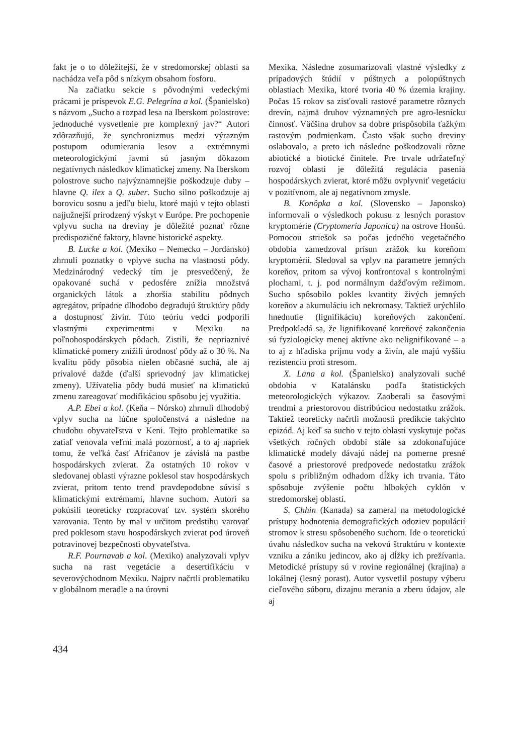fakt je o to dôležitejší, že v stredomorskej oblasti sa nachádza veľa pôd s nízkym obsahom fosforu.
Na začiatku sekcie s pôvodnými vedeckými prácami je príspevok E.G. Pelegrína a kol. (Španielsko) s názvom „Sucho a rozpad lesa na Iberskom polostrove: jednoduché vysvetlenie pre komplexný jav?“ Autori zdôrazňujú, že synchronizmus medzi výrazným postupom odumierania lesov a extrémnymi meteorologickými javmi sú jasným dôkazom negatívnych následkov klimatickej zmeny. Na Iberskom polostrove sucho najvýznamnejšie poškodzuje duby – hlavne Q. ilex a Q. suber. Sucho silno poškodzuje aj borovicu sosnu a jedľu bielu, ktoré majú v tejto oblasti najjužnejší prirodzený výskyt v Európe. Pre pochopenie vplyvu sucha na dreviny je dôležité poznať rôzne predispozičné faktory, hlavne historické aspekty.
B. Lucke a kol. (Mexiko – Nemecko – Jordánsko) zhrnuli poznatky o vplyve sucha na vlastnosti pôdy. Medzinárodný vedecký tím je presvedčený, že opakované suchá v pedosfére znížia množstvá organických látok a zhoršia stabilitu pôdnych agregátov, prípadne dlhodobo degradujú štruktúry pôdy a dostupnosť živín. Túto teóriu vedci podporili vlastnými experimentmi v Mexiku na poľnohospodárskych pôdach. Zistili, že nepriaznivé klimatické pomery znížili úrodnosť pôdy až o 30 %. Na kvalitu pôdy pôsobia nielen občasné suchá, ale aj prívalové dažde (ďalší sprievodný jav klimatickej zmeny). Užívatelia pôdy budú musieť na klimatickú zmenu zareagovať modifikáciou spôsobu jej využitia.
A.P. Ebei a kol. (Keňa – Nórsko) zhrnuli dlhodobý vplyv sucha na lúčne spoločenstvá a následne na chudobu obyvateľstva v Keni. Tejto problematike sa zatiaľ venovala veľmi malá pozornosť, a to aj napriek tomu, že veľká časť Afričanov je závislá na pastbe hospodárskych zvierat. Za ostatných 10 rokov v sledovanej oblasti výrazne poklesol stav hospodárskych zvierat, pritom tento trend pravdepodobne súvisí s klimatickými extrémami, hlavne suchom. Autori sa pokúsili teoreticky rozpracovať tzv. systém skorého varovania. Tento by mal v určitom predstihu varovať pred poklesom stavu hospodárskych zvierat pod úroveň potravinovej bezpečnosti obyvateľstva.
R.F. Pournavab a kol. (Mexiko) analyzovali vplyv sucha na rast vegetácie a desertifikáciu v severovýchodnom Mexiku. Najprv načrtli problematiku v globálnom meradle a na úrovni
Mexika. Následne zosumarizovali vlastné výsledky z prípadových štúdií v púštnych a polopúštnych oblastiach Mexika, ktoré tvoria 40 % územia krajiny. Počas 15 rokov sa zisťovali rastové parametre rôznych drevín, najmä druhov významných pre agro-lesnícku činnosť. Väčšina druhov sa dobre prispôsobila ťažkým rastovým podmienkam. Často však sucho dreviny oslabovalo, a preto ich následne poškodzovali rôzne abiotické a biotické činitele. Pre trvale udržateľný rozvoj oblasti je dôležitá regulácia pasenia hospodárskych zvierat, ktoré môžu ovplyvniť vegetáciu v pozitívnom, ale aj negatívnom zmysle.
B. Konôpka a kol. (Slovensko – Japonsko) informovali o výsledkoch pokusu z lesných porastov kryptomérie (Cryptomeria Japonica) na ostrove Honšú. Pomocou striešok sa počas jedného vegetačného obdobia zamedzoval prísun zrážok ku koreňom kryptomérií. Sledoval sa vplyv na parametre jemných koreňov, pritom sa vývoj konfrontoval s kontrolnými plochami, t. j. pod normálnym dažďovým režimom. Sucho spôsobilo pokles kvantity živých jemných koreňov a akumuláciu ich nekromasy. Taktiež urýchlilo hnednutie (lignifikáciu) koreňových zakončení. Predpokladá sa, že lignifikované koreňové zakončenia sú fyziologicky menej aktívne ako nelignifikované – a to aj z hľadiska príjmu vody a živín, ale majú vyššiu rezistenciu proti stresom.
X. Lana a kol. (Španielsko) analyzovali suché obdobia v Katalánsku podľa štatistických meteorologických výkazov. Zaoberali sa časovými trendmi a priestorovou distribúciou nedostatku zrážok. Taktiež teoreticky načrtli možnosti predikcie takýchto epizód. Aj keď sa sucho v tejto oblasti vyskytuje počas všetkých ročných období stále sa zdokonaľujúce klimatické modely dávajú nádej na pomerne presné časové a priestorové predpovede nedostatku zrážok spolu s približným odhadom dĺžky ich trvania. Táto spôsobuje zvýšenie počtu hlbokých cyklón v stredomorskej oblasti.
S. Chhin (Kanada) sa zameral na metodologické prístupy hodnotenia demografických odoziev populácií stromov k stresu spôsobeného suchom. Ide o teoretickú úvahu následkov sucha na vekovú štruktúru v kontexte vzniku a zániku jedincov, ako aj dĺžky ich prežívania. Metodické prístupy sú v rovine regionálnej (krajina) a lokálnej (lesný porast). Autor vysvetlil postupy výberu cieľového súboru, dizajnu merania a zberu údajov, ale aj
434